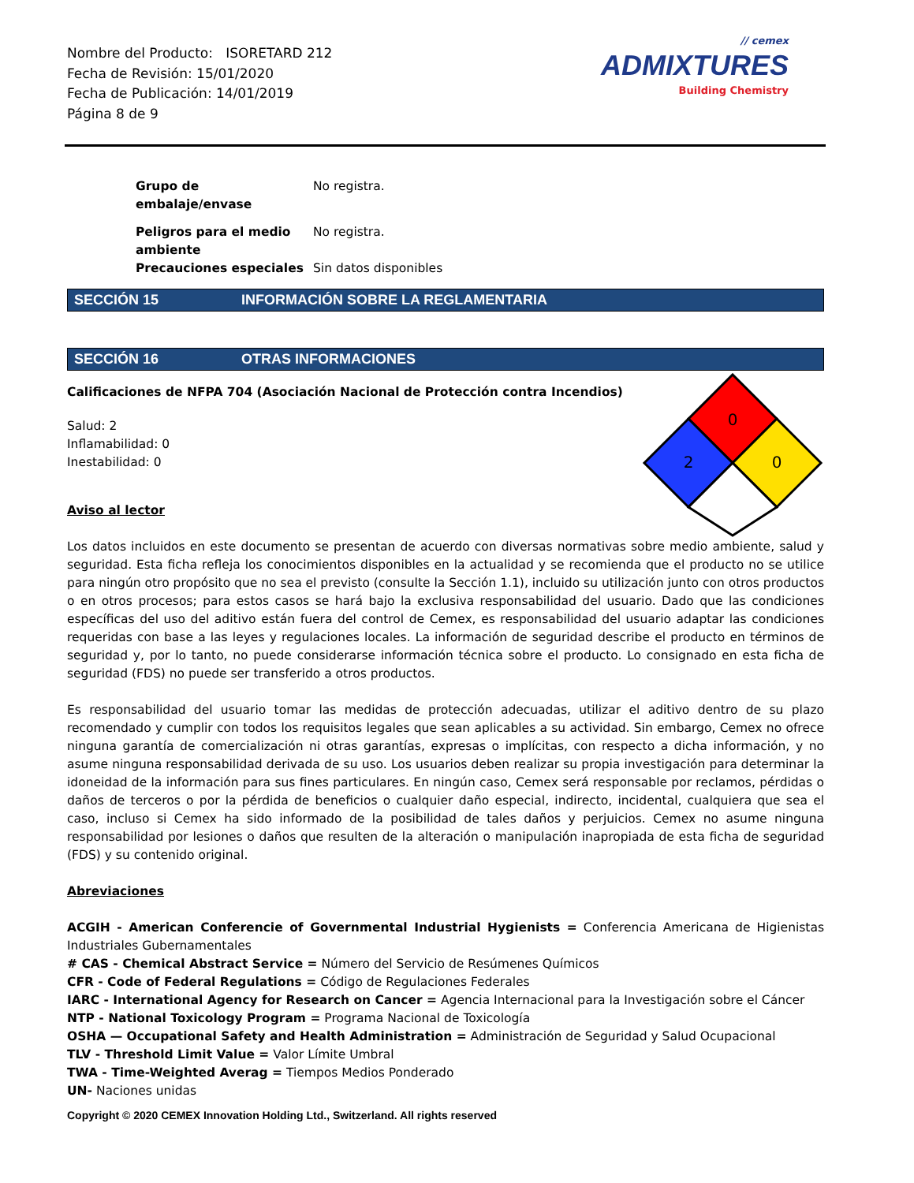Nombre del Producto: ISORETARD 212
Fecha de Revisión: 15/01/2020
Fecha de Publicación: 14/01/2019
Página 8 de 9
// cemex
ADMIXTURES
Building Chemistry
Grupo de
embalaje/envase No registra.
Peligros para el medio
ambiente No registra.
Precauciones especiales Sin datos disponibles
SECCIÓN 15 INFORMACIÓN SOBRE LA REGLAMENTARIA
SECCIÓN 16 OTRAS INFORMACIONES
Calificaciones de NFPA 704 (Asociación Nacional de Protección contra Incendios)
Salud: 2
Inflamabilidad: 0
Inestabilidad: 0
Aviso al lector
Los datos incluidos en este documento se presentan de acuerdo con diversas normativas sobre medio ambiente, salud y seguridad. Esta ficha refleja los conocimientos disponibles en la actualidad y se recomienda que el producto no se utilice para ningún otro propósito que no sea el previsto (consulte la Sección 1.1), incluido su utilización junto con otros productos o en otros procesos; para estos casos se hará bajo la exclusiva responsabilidad del usuario. Dado que las condiciones específicas del uso del aditivo están fuera del control de Cemex, es responsabilidad del usuario adaptar las condiciones requeridas con base a las leyes y regulaciones locales. La información de seguridad describe el producto en términos de seguridad y, por lo tanto, no puede considerarse información técnica sobre el producto. Lo consignado en esta ficha de seguridad (FDS) no puede ser transferido a otros productos.
Es responsabilidad del usuario tomar las medidas de protección adecuadas, utilizar el aditivo dentro de su plazo recomendado y cumplir con todos los requisitos legales que sean aplicables a su actividad. Sin embargo, Cemex no ofrece ninguna garantía de comercialización ni otras garantías, expresas o implícitas, con respecto a dicha información, y no asume ninguna responsabilidad derivada de su uso. Los usuarios deben realizar su propia investigación para determinar la idoneidad de la información para sus fines particulares. En ningún caso, Cemex será responsable por reclamos, pérdidas o daños de terceros o por la pérdida de beneficios o cualquier daño especial, indirecto, incidental, cualquiera que sea el caso, incluso si Cemex ha sido informado de la posibilidad de tales daños y perjuicios. Cemex no asume ninguna responsabilidad por lesiones o daños que resulten de la alteración o manipulación inapropiada de esta ficha de seguridad (FDS) y su contenido original.
Abreviaciones
ACGIH - American Conferencie of Governmental Industrial Hygienists = Conferencia Americana de Higienistas Industriales Gubernamentales
# CAS - Chemical Abstract Service = Número del Servicio de Resúmenes Químicos
CFR - Code of Federal Regulations = Código de Regulaciones Federales
IARC - International Agency for Research on Cancer = Agencia Internacional para la Investigación sobre el Cáncer
NTP - National Toxicology Program = Programa Nacional de Toxicología
OSHA — Occupational Safety and Health Administration = Administración de Seguridad y Salud Ocupacional
TLV - Threshold Limit Value = Valor Límite Umbral
TWA - Time-Weighted Averag = Tiempos Medios Ponderado
UN- Naciones unidas
Copyright © 2020 CEMEX Innovation Holding Ltd., Switzerland. All rights reserved
0
2
0